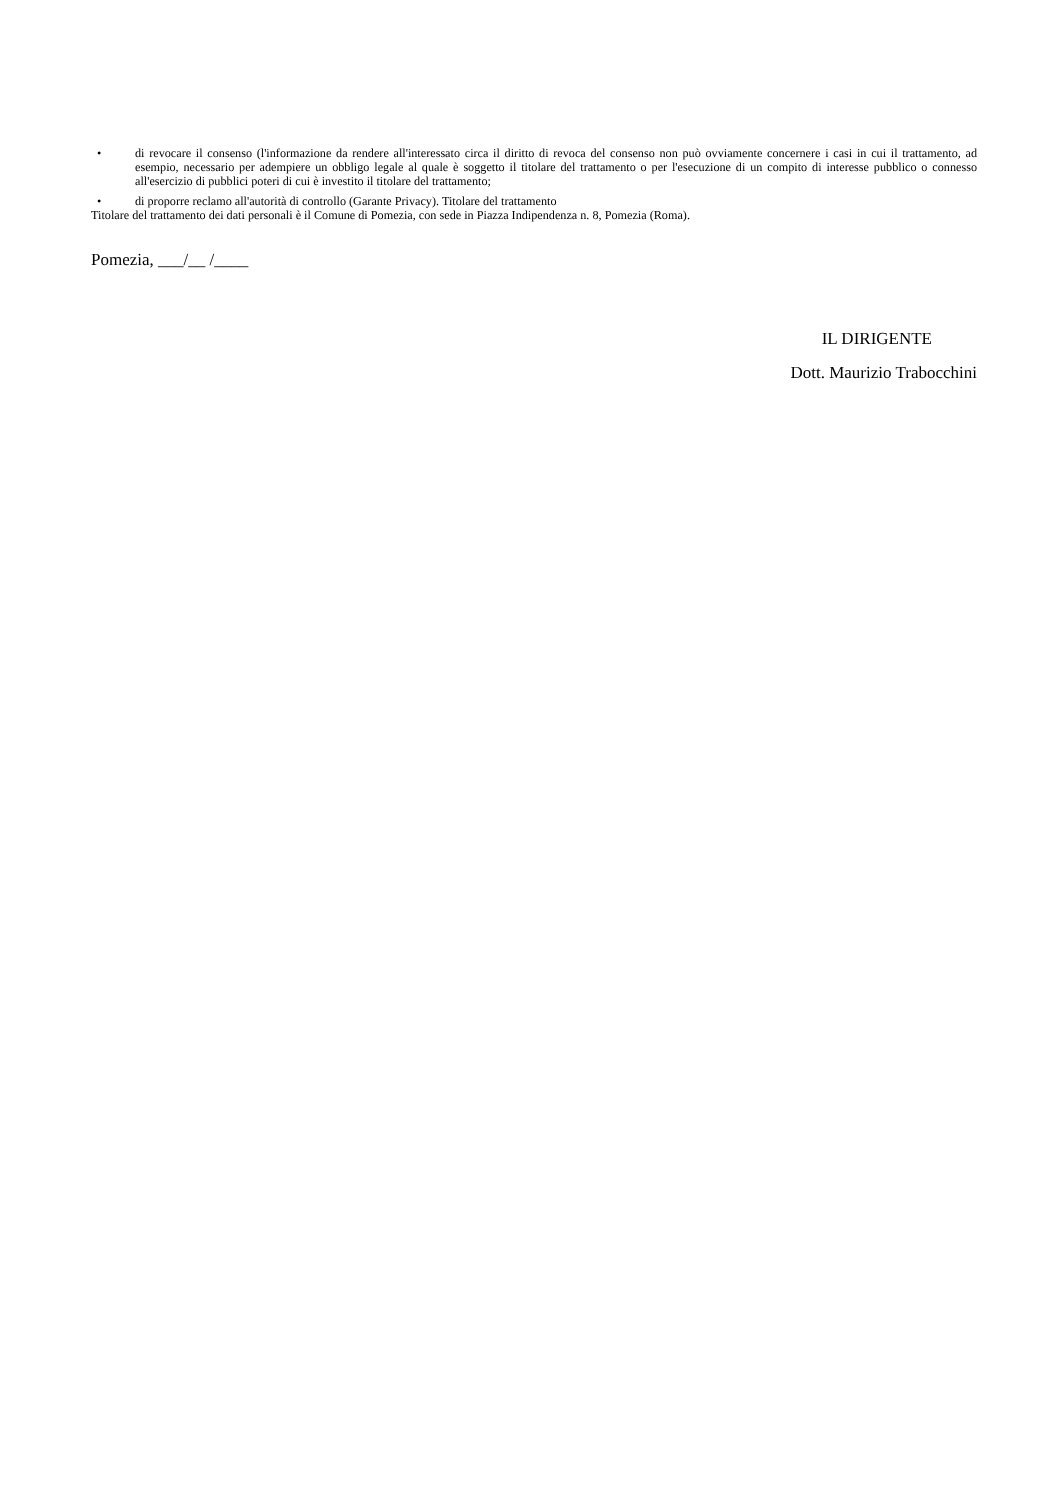• di revocare il consenso (l'informazione da rendere all'interessato circa il diritto di revoca del consenso non può ovviamente concernere i casi in cui il trattamento, ad esempio, necessario per adempiere un obbligo legale al quale è soggetto il titolare del trattamento o per l'esecuzione di un compito di interesse pubblico o connesso all'esercizio di pubblici poteri di cui è investito il titolare del trattamento;
• di proporre reclamo all'autorità di controllo (Garante Privacy). Titolare del trattamento
Titolare del trattamento dei dati personali è il Comune di Pomezia, con sede in Piazza Indipendenza n. 8, Pomezia (Roma).
Pomezia, ___/__ /____
IL DIRIGENTE
Dott. Maurizio Trabocchini